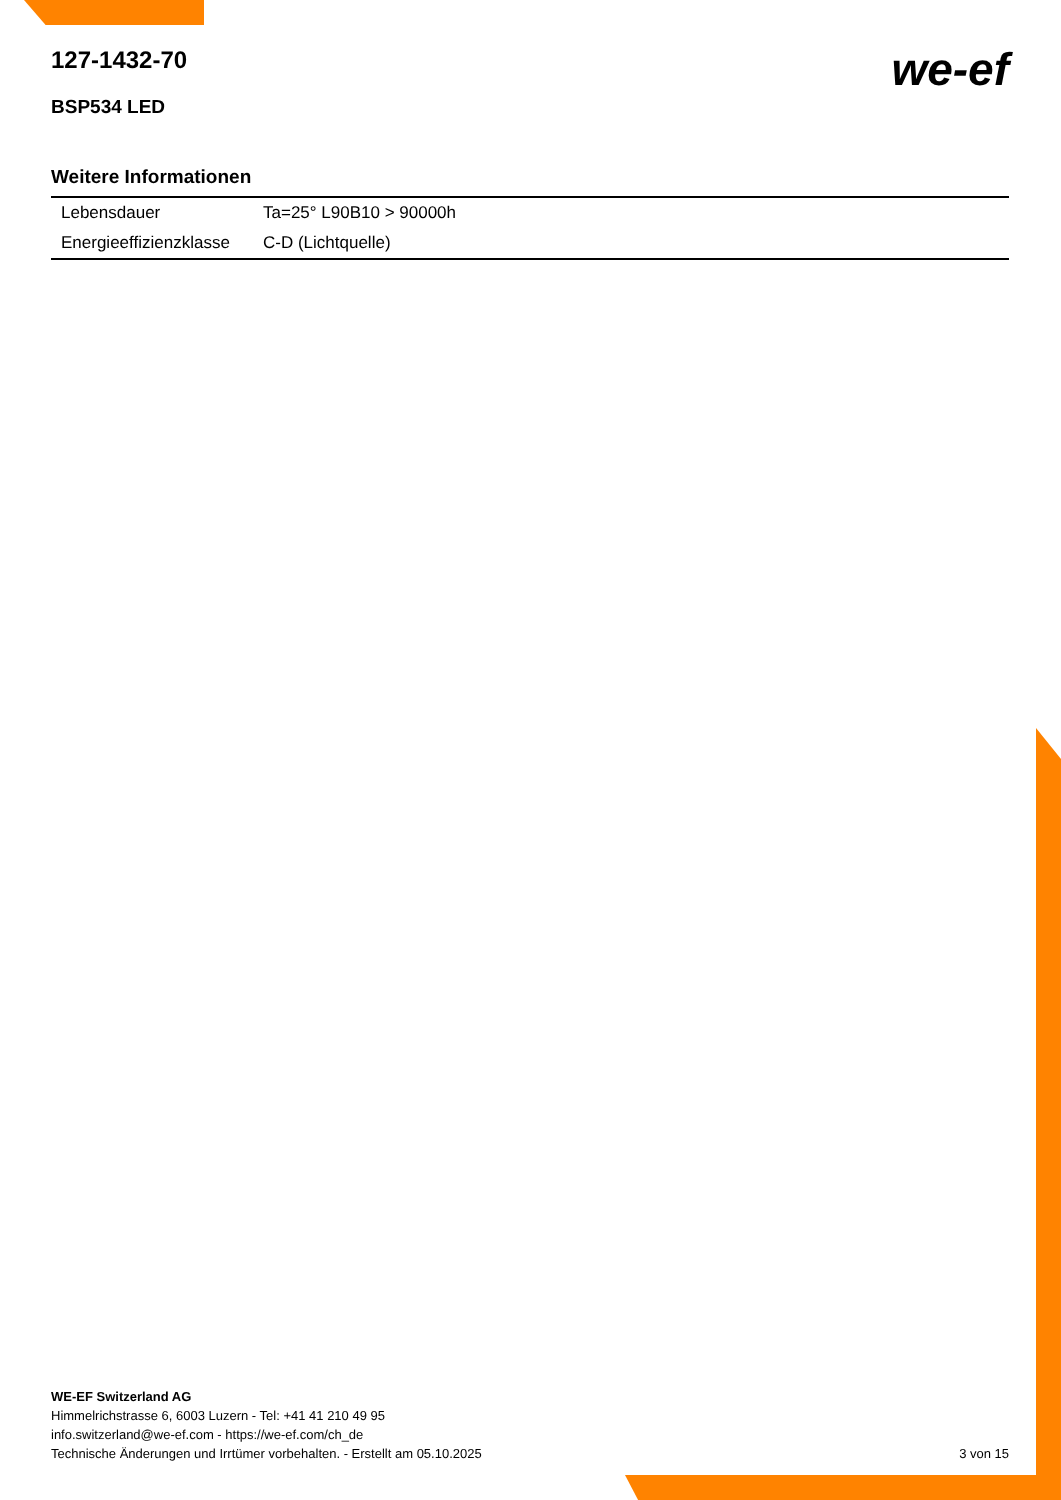127-1432-70
BSP534 LED
we-ef
Weitere Informationen
| Lebensdauer | Ta=25° L90B10 > 90000h |
| Energieeffizienzklasse | C-D (Lichtquelle) |
WE-EF Switzerland AG
Himmelrichstrasse 6, 6003 Luzern - Tel: +41 41 210 49 95
info.switzerland@we-ef.com - https://we-ef.com/ch_de
Technische Änderungen und Irrtümer vorbehalten. - Erstellt am 05.10.2025 3 von 15